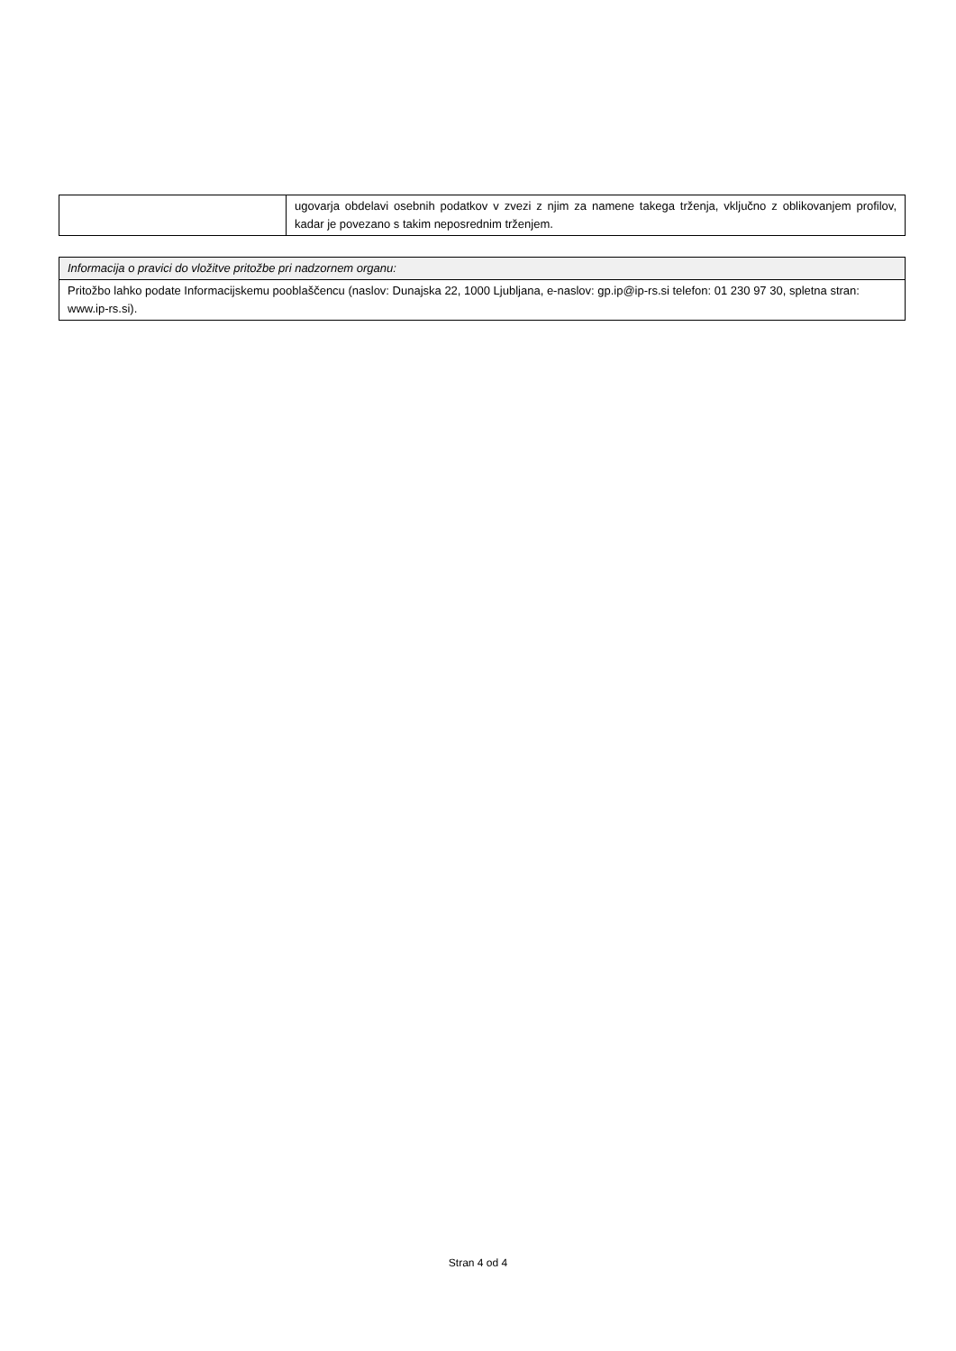| | ugovarja obdelavi osebnih podatkov v zvezi z njim za namene takega trženja, vključno z oblikovanjem profilov, kadar je povezano s takim neposrednim trženjem. |
| Informacija o pravici do vložitve pritožbe pri nadzornem organu: |
| Pritožbo lahko podate Informacijskemu pooblaščencu (naslov: Dunajska 22, 1000 Ljubljana, e-naslov: gp.ip@ip-rs.si telefon: 01 230 97 30, spletna stran: www.ip-rs.si). |
Stran 4 od 4